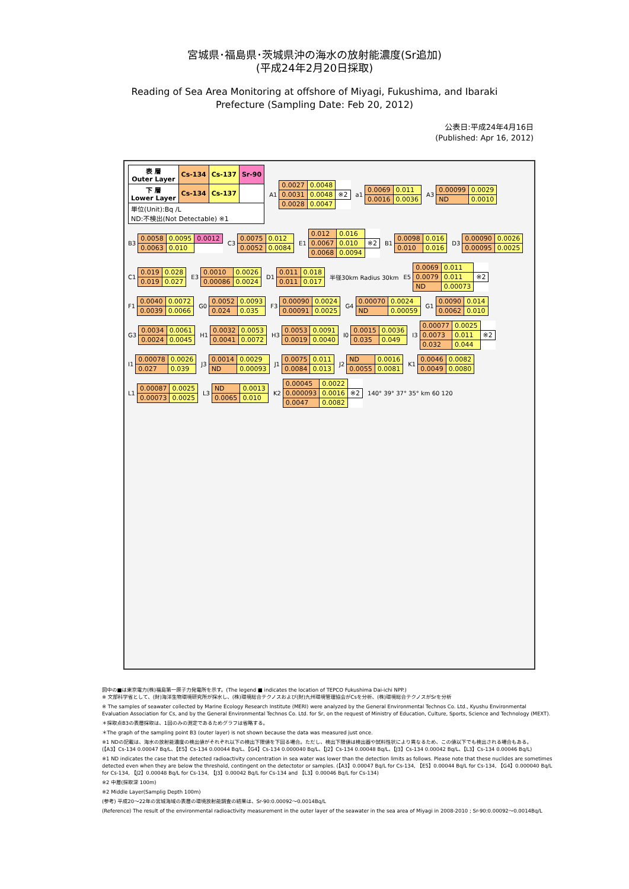宮城県･福島県･茨城県沖の海水の放射能濃度(Sr追加)
(平成24年2月20日採取)
Reading of Sea Area Monitoring at offshore of Miyagi, Fukushima, and Ibaraki
Prefecture (Sampling Date: Feb 20, 2012)
公表日:平成24年4月16日
(Published: Apr 16, 2012)
| 表 層 Outer Layer | Cs-134 | Cs-137 | Sr-90 |
| --- | --- | --- | --- |
| 下 層 Lower Layer | Cs-134 | Cs-137 | |
| 単位(Unit):Bq /L ND:不検出(Not Detectable) ※1 | | | |
A1
| 0.0027 | 0.0048 | |
| 0.0031 | 0.0048 | ※2 |
| 0.0028 | 0.0047 | |
a1
| 0.0069 | 0.011 |
| 0.0016 | 0.0036 |
A3
| 0.00099 | 0.0029 |
| ND | 0.0010 |
B3
| 0.0058 | 0.0095 | 0.0012 |
| 0.0063 | 0.010 | |
C3
| 0.0075 | 0.012 |
| 0.0052 | 0.0084 |
E1
| 0.012 | 0.016 | |
| 0.0067 | 0.010 | ※2 |
| 0.0068 | 0.0094 | |
B1
| 0.0098 | 0.016 |
| 0.010 | 0.016 |
D3
| 0.00090 | 0.0026 |
| 0.00095 | 0.0025 |
C1
| 0.019 | 0.028 |
| 0.019 | 0.027 |
E3
| 0.0010 | 0.0026 |
| 0.00086 | 0.0024 |
D1
| 0.011 | 0.018 |
| 0.011 | 0.017 |
半径30km Radius 30km
E5
| 0.0069 | 0.011 | |
| 0.0079 | 0.011 | ※2 |
| ND | 0.00073 | |
F1
| 0.0040 | 0.0072 |
| 0.0039 | 0.0066 |
G0
| 0.0052 | 0.0093 |
| 0.024 | 0.035 |
F3
| 0.00090 | 0.0024 |
| 0.00091 | 0.0025 |
G4
| 0.00070 | 0.0024 |
| ND | 0.00059 |
G1
| 0.0090 | 0.014 |
| 0.0062 | 0.010 |
G3
| 0.0034 | 0.0061 |
| 0.0024 | 0.0045 |
H1
| 0.0032 | 0.0053 |
| 0.0041 | 0.0072 |
H3
| 0.0053 | 0.0091 |
| 0.0019 | 0.0040 |
I0
| 0.0015 | 0.0036 |
| 0.035 | 0.049 |
I3
| 0.00077 | 0.0025 | |
| 0.0073 | 0.011 | ※2 |
| 0.032 | 0.044 | |
I1
| 0.00078 | 0.0026 |
| 0.027 | 0.039 |
J3
| 0.0014 | 0.0029 |
| ND | 0.00093 |
J1
| 0.0075 | 0.011 |
| 0.0084 | 0.013 |
J2
| ND | 0.0016 |
| 0.0055 | 0.0081 |
K1
| 0.0046 | 0.0082 |
| 0.0049 | 0.0080 |
L1
| 0.00087 | 0.0025 |
| 0.00073 | 0.0025 |
L3
| ND | 0.0013 |
| 0.0065 | 0.010 |
K2
| 0.00045 | 0.0022 | |
| 0.000093 | 0.0016 | ※2 |
| 0.0047 | 0.0082 | |
140° 39° 37° 35° km 60 120
図中の■は東京電力(株)福島第一原子力発電所を示す。(The legend ■ indicates the location of TEPCO Fukushima Dai-ichi NPP.)
※ 文部科学省として、(財)海洋生物環境研究所が採水し、(株)環境総合テクノスおよび(財)九州環境管理協会がCsを分析、(株)環境総合テクノスがSrを分析
※ The samples of seawater collected by Marine Ecology Research Institute (MERI) were analyzed by the General Environmental Technos Co. Ltd., Kyushu Environmental Evaluation Association for Cs, and by the General Environmental Technos Co. Ltd. for Sr, on the request of Ministry of Education, Culture, Sports, Science and Technology (MEXT).
＊採取点B3の表層採取は、1回のみの測定であるためグラフは省略する。
＊The graph of the sampling point B3 (outer layer) is not shown because the data was measured just once.
※1 NDの記載は、海水の放射能濃度の検出値がそれぞれ以下の検出下限値を下回る場合。ただし、検出下限値は検出器や試料性状により異なるため、この値以下でも検出される場合もある。
(【A3】Cs-134 0.00047 Bq/L、【E5】Cs-134 0.00044 Bq/L、【G4】Cs-134 0.000040 Bq/L、【J2】Cs-134 0.00048 Bq/L、【J3】Cs-134 0.00042 Bq/L、【L3】Cs-134 0.00046 Bq/L)
※1 ND indicates the case that the detected radioactivity concentration in sea water was lower than the detection limits as follows. Please note that these nuclides are sometimes detected even when they are below the threshold, contingent on the detectotor or samples. (【A3】0.00047 Bq/L for Cs-134, 【E5】0.00044 Bq/L for Cs-134, 【G4】0.000040 Bq/L for Cs-134, 【J2】0.00048 Bq/L for Cs-134, 【J3】0.00042 Bq/L for Cs-134 and 【L3】0.00046 Bq/L for Cs-134)
※2 中層(採取深 100m)
※2 Middle Layer(Samplig Depth 100m)
(参考) 平成20～22年の宮城海域の表層の環境放射能調査の結果は、Sr-90:0.00092～0.0014Bq/L
(Reference) The result of the environmental radioactivity measurement in the outer layer of the seawater in the sea area of Miyagi in 2008-2010 ; Sr-90:0.00092～0.0014Bq/L